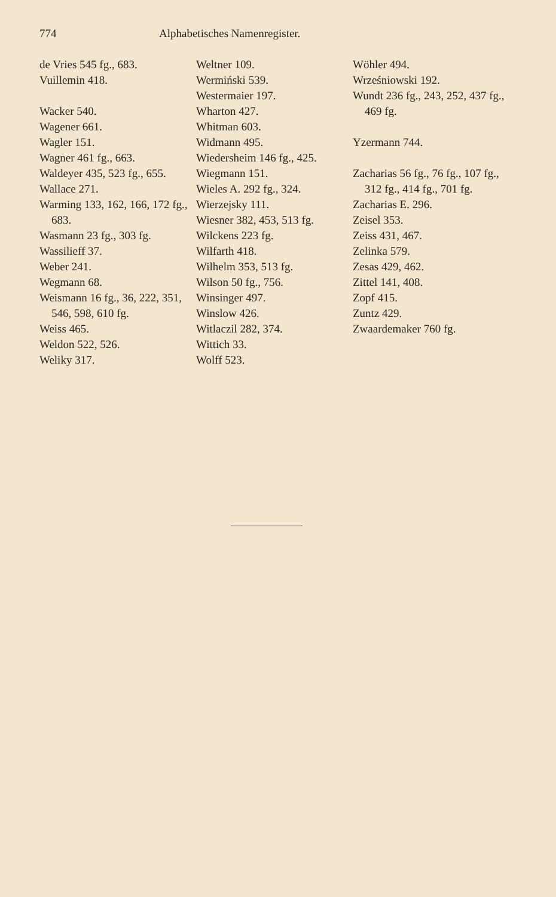774 Alphabetisches Namenregister.
de Vries 545 fg., 683.
Vuillemin 418.
Wacker 540.
Wagener 661.
Wagler 151.
Wagner 461 fg., 663.
Waldeyer 435, 523 fg., 655.
Wallace 271.
Warming 133, 162, 166, 172 fg., 683.
Wasmann 23 fg., 303 fg.
Wassilieff 37.
Weber 241.
Wegmann 68.
Weismann 16 fg., 36, 222, 351, 546, 598, 610 fg.
Weiss 465.
Weldon 522, 526.
Weliky 317.
Weltner 109.
Wermiński 539.
Westermaier 197.
Wharton 427.
Whitman 603.
Widmann 495.
Wiedersheim 146 fg., 425.
Wiegmann 151.
Wieles A. 292 fg., 324.
Wierzejsky 111.
Wiesner 382, 453, 513 fg.
Wilckens 223 fg.
Wilfarth 418.
Wilhelm 353, 513 fg.
Wilson 50 fg., 756.
Winsinger 497.
Winslow 426.
Witlaczil 282, 374.
Wittich 33.
Wolff 523.
Wöhler 494.
Wrześniowski 192.
Wundt 236 fg., 243, 252, 437 fg., 469 fg.
Yzermann 744.
Zacharias 56 fg., 76 fg., 107 fg., 312 fg., 414 fg., 701 fg.
Zacharias E. 296.
Zeisel 353.
Zeiss 431, 467.
Zelinka 579.
Zesas 429, 462.
Zittel 141, 408.
Zopf 415.
Zuntz 429.
Zwaardemaker 760 fg.